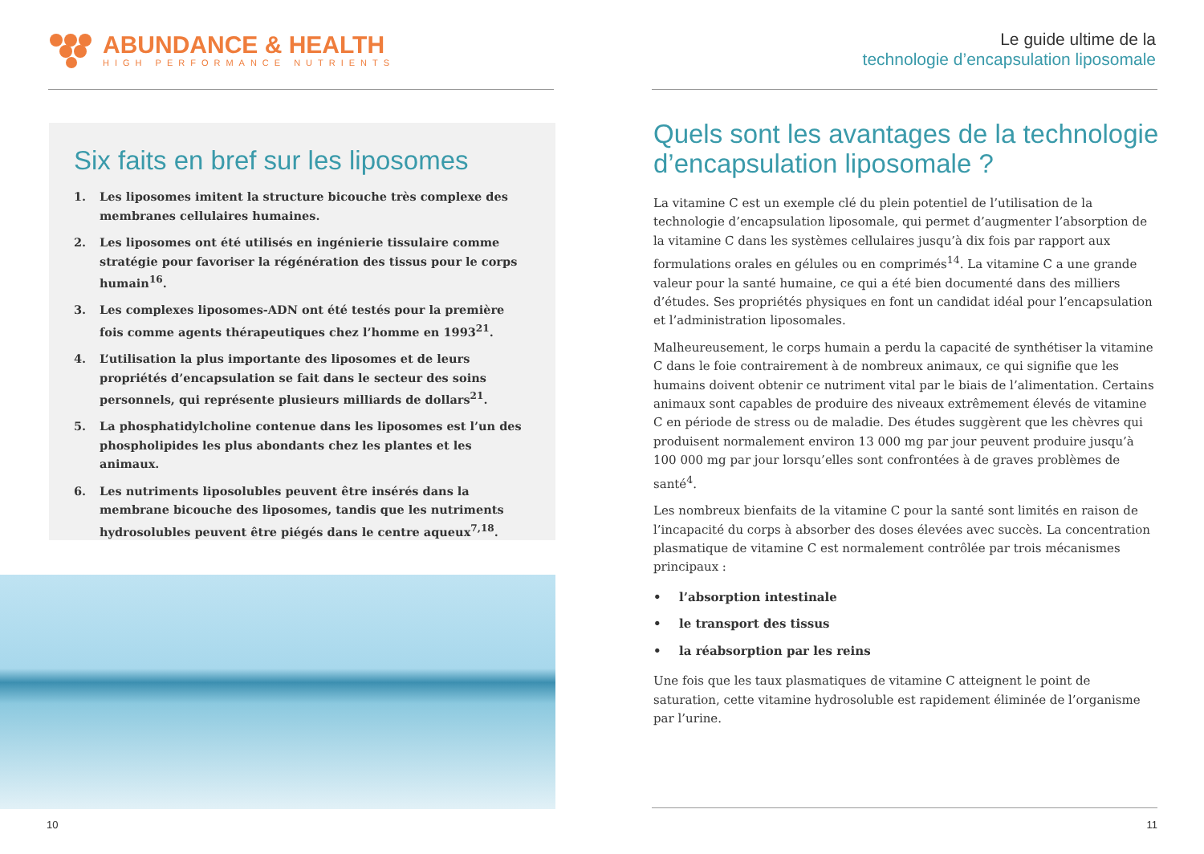ABUNDANCE & HEALTH
HIGH PERFORMANCE NUTRIENTS
Six faits en bref sur les liposomes
1. Les liposomes imitent la structure bicouche très complexe des membranes cellulaires humaines.
2. Les liposomes ont été utilisés en ingénierie tissulaire comme stratégie pour favoriser la régénération des tissus pour le corps humain<sup>16</sup>.
3. Les complexes liposomes-ADN ont été testés pour la première fois comme agents thérapeutiques chez l’homme en 1993<sup>21</sup>.
4. L’utilisation la plus importante des liposomes et de leurs propriétés d’encapsulation se fait dans le secteur des soins personnels, qui représente plusieurs milliards de dollars<sup>21</sup>.
5. La phosphatidylcholine contenue dans les liposomes est l’un des phospholipides les plus abondants chez les plantes et les animaux.
6. Les nutriments liposolubles peuvent être insérés dans la membrane bicouche des liposomes, tandis que les nutriments hydrosolubles peuvent être piégés dans le centre aqueux<sup>7,18</sup>.
10
Le guide ultime de la
technologie d’encapsulation liposomale
Quels sont les avantages de la technologie d’encapsulation liposomale ?
La vitamine C est un exemple clé du plein potentiel de l’utilisation de la technologie d’encapsulation liposomale, qui permet d’augmenter l’absorption de la vitamine C dans les systèmes cellulaires jusqu’à dix fois par rapport aux formulations orales en gélules ou en comprimés<sup>14</sup>. La vitamine C a une grande valeur pour la santé humaine, ce qui a été bien documenté dans des milliers d’études. Ses propriétés physiques en font un candidat idéal pour l’encapsulation et l’administration liposomales.
Malheureusement, le corps humain a perdu la capacité de synthétiser la vitamine C dans le foie contrairement à de nombreux animaux, ce qui signifie que les humains doivent obtenir ce nutriment vital par le biais de l’alimentation. Certains animaux sont capables de produire des niveaux extrêmement élevés de vitamine C en période de stress ou de maladie. Des études suggèrent que les chèvres qui produisent normalement environ 13 000 mg par jour peuvent produire jusqu’à 100 000 mg par jour lorsqu’elles sont confrontées à de graves problèmes de santé<sup>4</sup>.
Les nombreux bienfaits de la vitamine C pour la santé sont limités en raison de l’incapacité du corps à absorber des doses élevées avec succès. La concentration plasmatique de vitamine C est normalement contrôlée par trois mécanismes principaux :
• l’absorption intestinale
• le transport des tissus
• la réabsorption par les reins
Une fois que les taux plasmatiques de vitamine C atteignent le point de saturation, cette vitamine hydrosoluble est rapidement éliminée de l’organisme par l’urine.
11